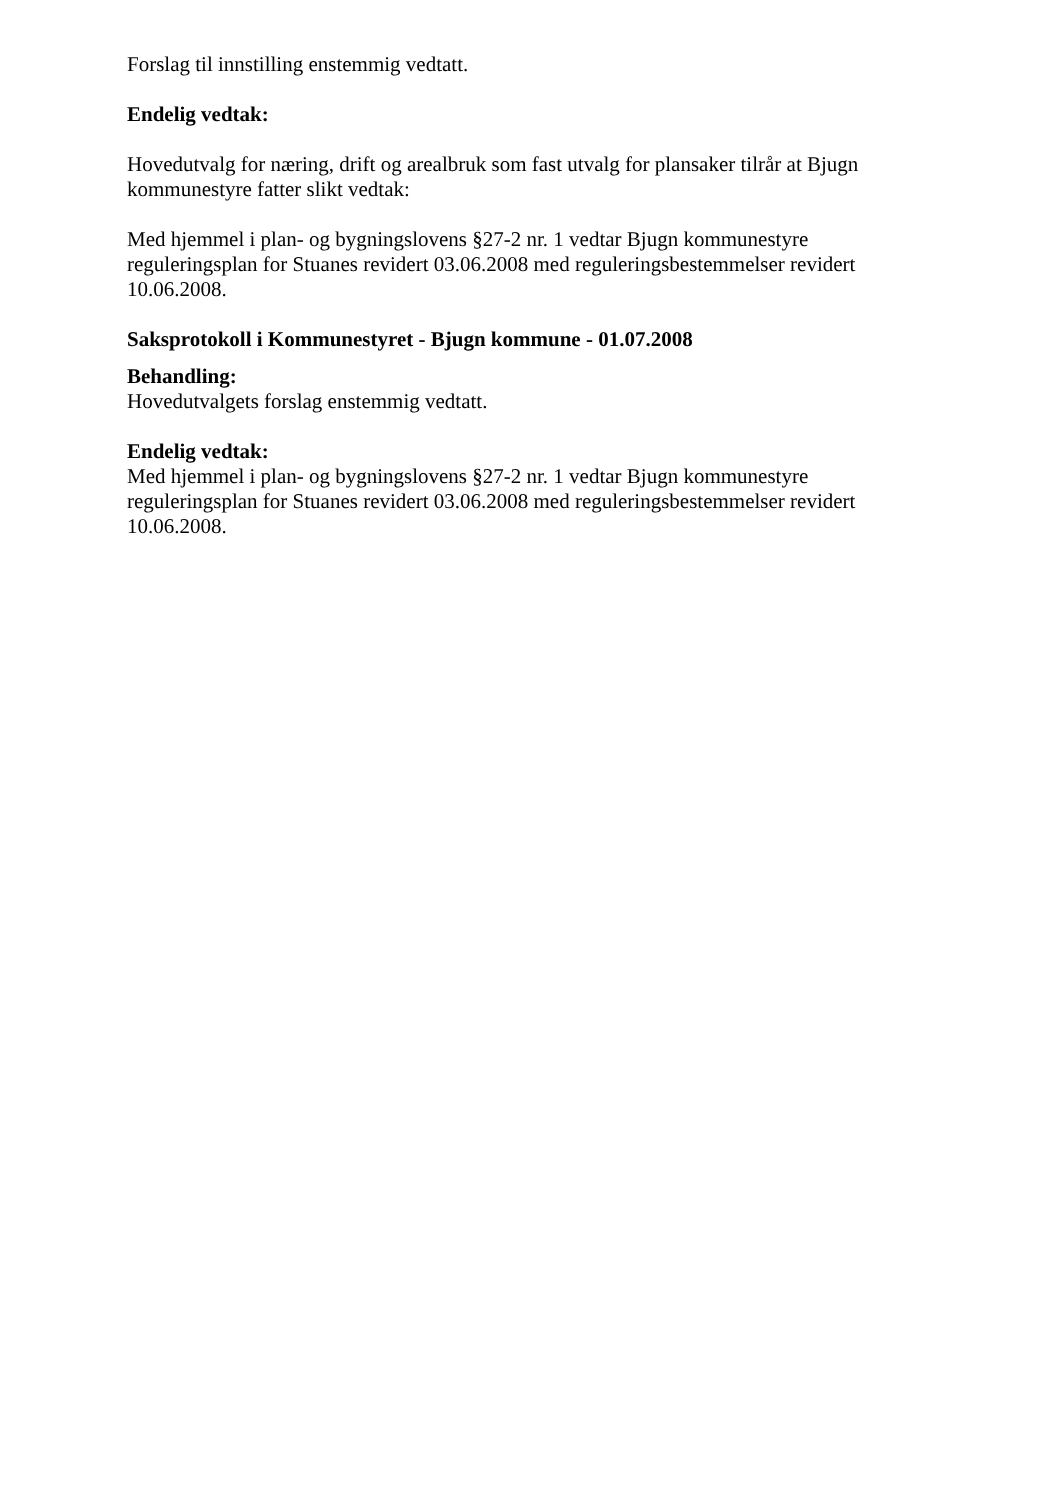Forslag til innstilling enstemmig vedtatt.
Endelig vedtak:
Hovedutvalg for næring, drift og arealbruk som fast utvalg for plansaker tilrår at Bjugn kommunestyre fatter slikt vedtak:
Med hjemmel i plan- og bygningslovens §27-2 nr. 1 vedtar Bjugn kommunestyre reguleringsplan for Stuanes revidert 03.06.2008 med reguleringsbestemmelser revidert 10.06.2008.
Saksprotokoll i Kommunestyret - Bjugn kommune - 01.07.2008
Behandling:
Hovedutvalgets forslag enstemmig vedtatt.
Endelig vedtak:
Med hjemmel i plan- og bygningslovens §27-2 nr. 1 vedtar Bjugn kommunestyre reguleringsplan for Stuanes revidert 03.06.2008 med reguleringsbestemmelser revidert 10.06.2008.